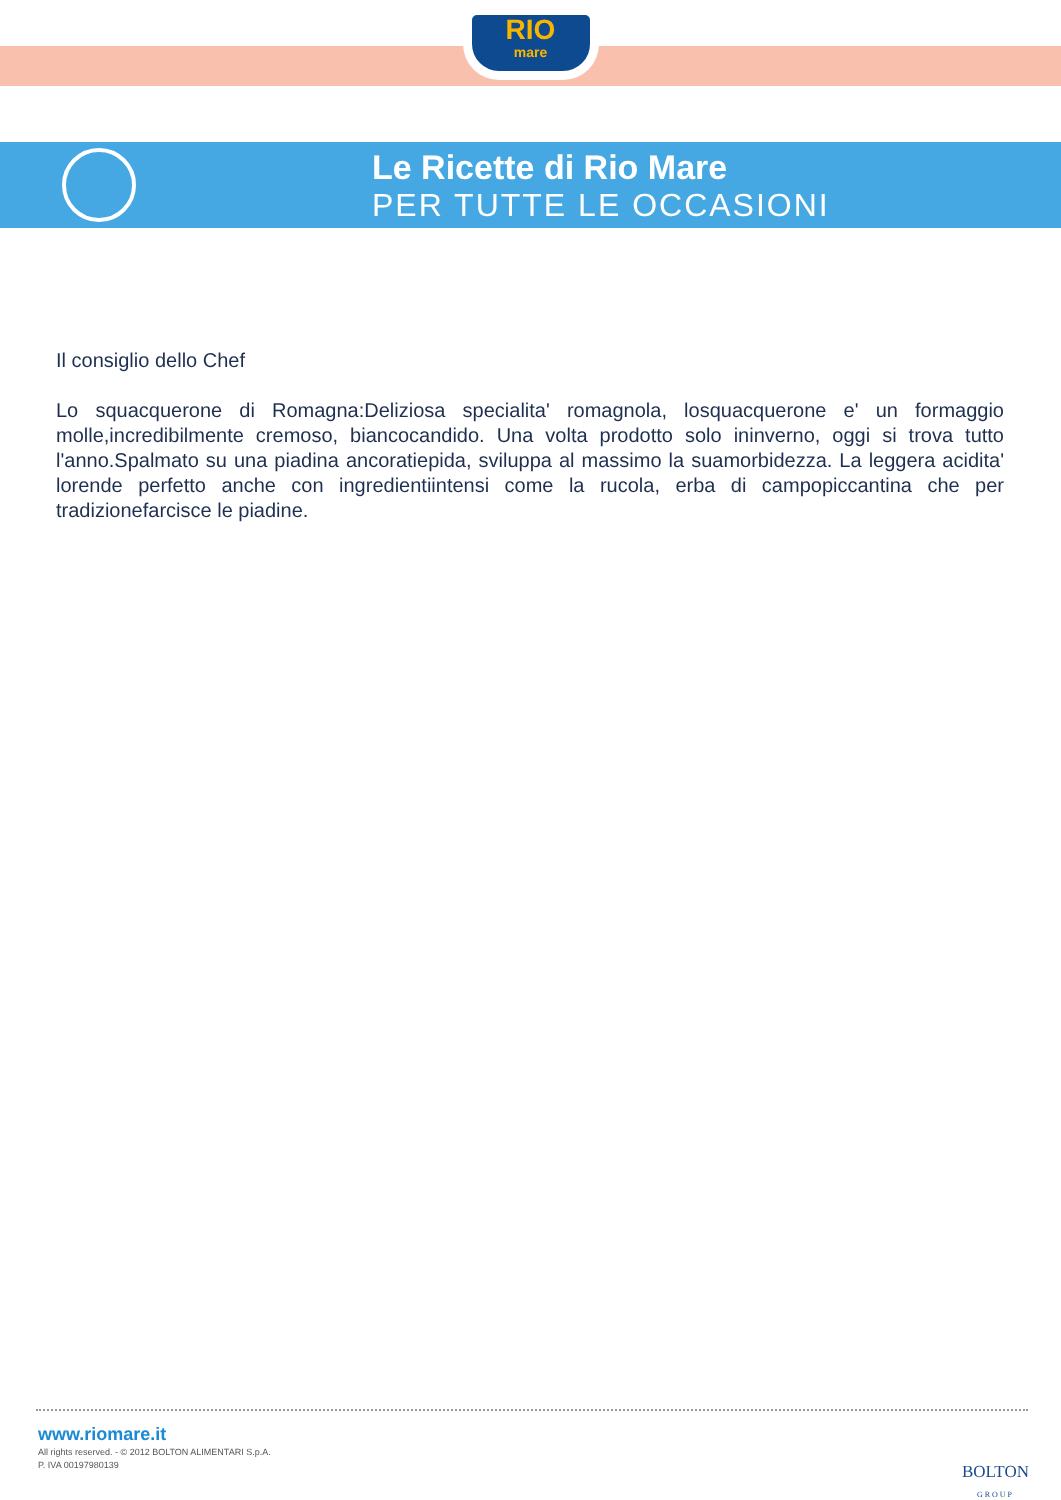RIO
mare
Le Ricette di Rio Mare
PER TUTTE LE OCCASIONI
Il consiglio dello Chef
Lo squacquerone di Romagna:Deliziosa specialita' romagnola, losquacquerone e' un formaggio molle,incredibilmente cremoso, biancocandido. Una volta prodotto solo ininverno, oggi si trova tutto l'anno.Spalmato su una piadina ancoratiepida, sviluppa al massimo la suamorbidezza. La leggera acidita' lorende perfetto anche con ingredientiintensi come la rucola, erba di campopiccantina che per tradizionefarcisce le piadine.
www.riomare.it
All rights reserved. - © 2012 BOLTON ALIMENTARI S.p.A.
P. IVA 00197980139
BOLTON
GROUP